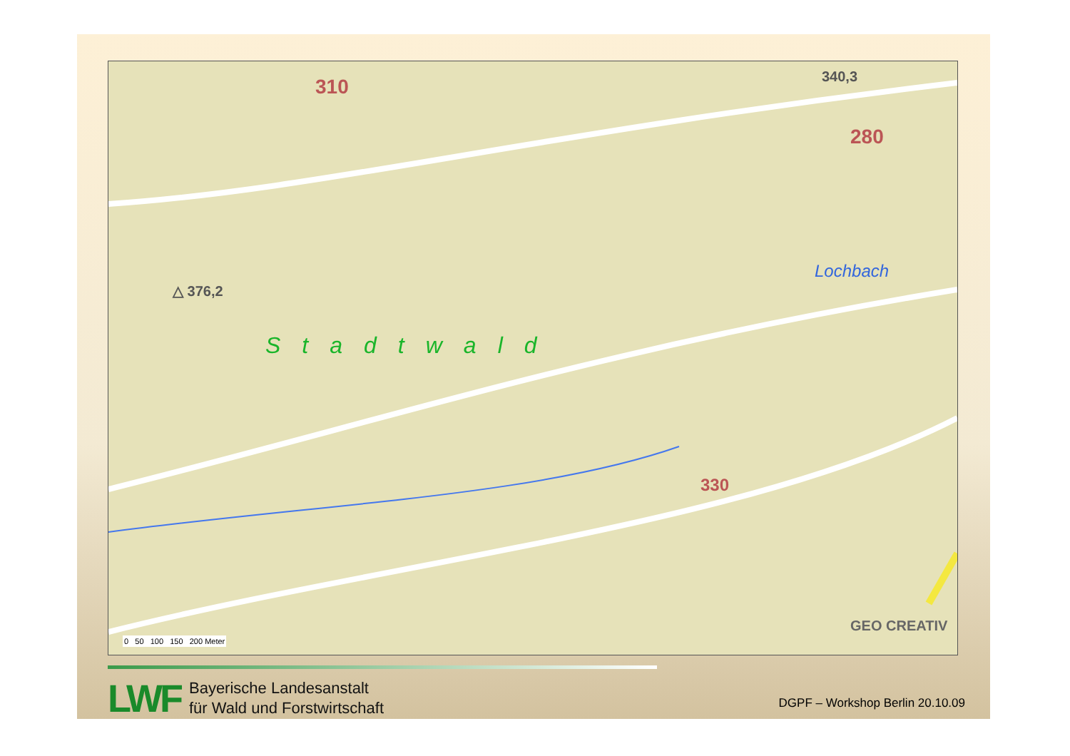310 340,3
280
△ 376,2
Stadtwald
Lochbach
330
0 50 100 150 200 Meter
GEO CREATIV
LWF
Bayerische Landesanstalt
für Wald und Forstwirtschaft
DGPF – Workshop Berlin 20.10.09